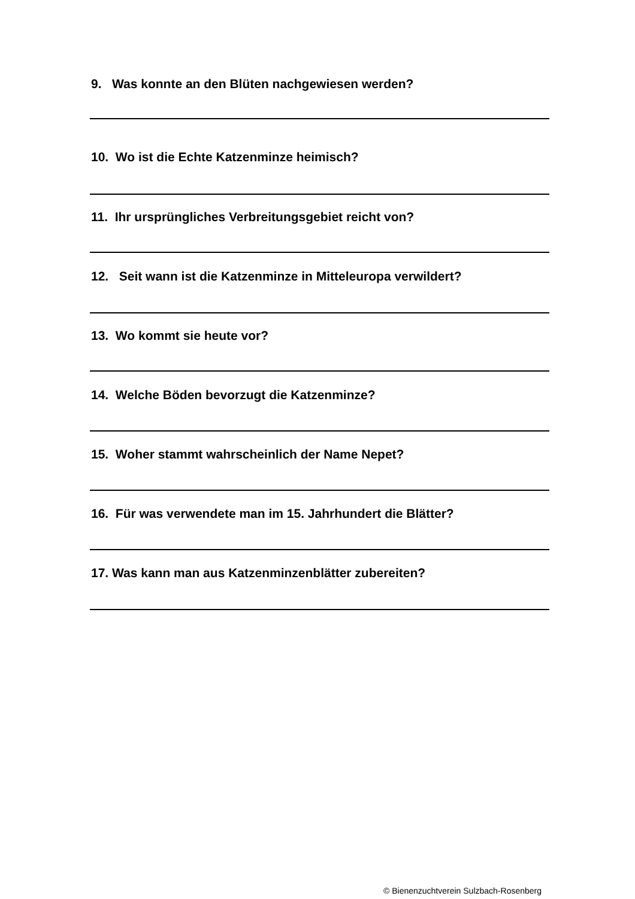9. Was konnte an den Blüten nachgewiesen werden?
10. Wo ist die Echte Katzenminze heimisch?
11. Ihr ursprüngliches Verbreitungsgebiet reicht von?
12. Seit wann ist die Katzenminze in Mitteleuropa verwildert?
13. Wo kommt sie heute vor?
14. Welche Böden bevorzugt die Katzenminze?
15. Woher stammt wahrscheinlich der Name Nepet?
16. Für was verwendete man im 15. Jahrhundert die Blätter?
17. Was kann man aus Katzenminzenblätter zubereiten?
© Bienenzuchtverein Sulzbach-Rosenberg